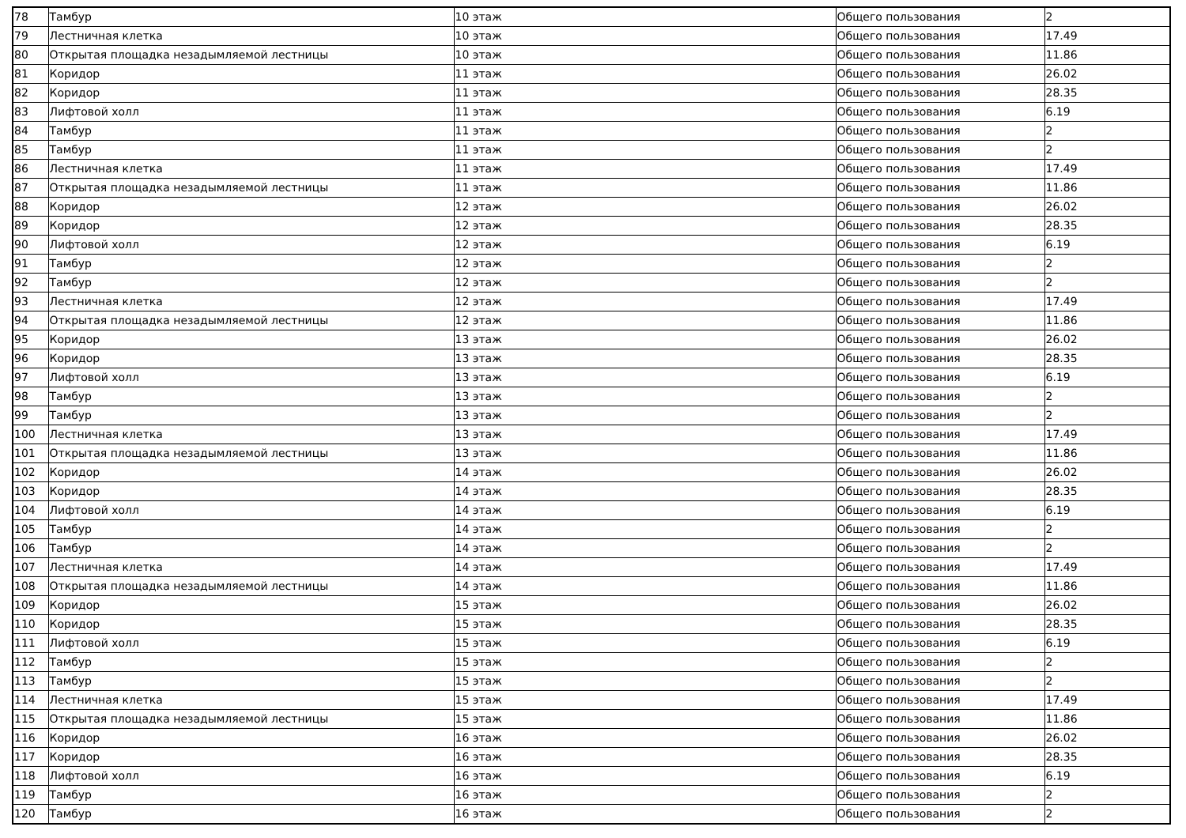| 78 | Тамбур | 10 этаж | Общего пользования | 2 |
| 79 | Лестничная клетка | 10 этаж | Общего пользования | 17.49 |
| 80 | Открытая площадка незадымляемой лестницы | 10 этаж | Общего пользования | 11.86 |
| 81 | Коридор | 11 этаж | Общего пользования | 26.02 |
| 82 | Коридор | 11 этаж | Общего пользования | 28.35 |
| 83 | Лифтовой холл | 11 этаж | Общего пользования | 6.19 |
| 84 | Тамбур | 11 этаж | Общего пользования | 2 |
| 85 | Тамбур | 11 этаж | Общего пользования | 2 |
| 86 | Лестничная клетка | 11 этаж | Общего пользования | 17.49 |
| 87 | Открытая площадка незадымляемой лестницы | 11 этаж | Общего пользования | 11.86 |
| 88 | Коридор | 12 этаж | Общего пользования | 26.02 |
| 89 | Коридор | 12 этаж | Общего пользования | 28.35 |
| 90 | Лифтовой холл | 12 этаж | Общего пользования | 6.19 |
| 91 | Тамбур | 12 этаж | Общего пользования | 2 |
| 92 | Тамбур | 12 этаж | Общего пользования | 2 |
| 93 | Лестничная клетка | 12 этаж | Общего пользования | 17.49 |
| 94 | Открытая площадка незадымляемой лестницы | 12 этаж | Общего пользования | 11.86 |
| 95 | Коридор | 13 этаж | Общего пользования | 26.02 |
| 96 | Коридор | 13 этаж | Общего пользования | 28.35 |
| 97 | Лифтовой холл | 13 этаж | Общего пользования | 6.19 |
| 98 | Тамбур | 13 этаж | Общего пользования | 2 |
| 99 | Тамбур | 13 этаж | Общего пользования | 2 |
| 100 | Лестничная клетка | 13 этаж | Общего пользования | 17.49 |
| 101 | Открытая площадка незадымляемой лестницы | 13 этаж | Общего пользования | 11.86 |
| 102 | Коридор | 14 этаж | Общего пользования | 26.02 |
| 103 | Коридор | 14 этаж | Общего пользования | 28.35 |
| 104 | Лифтовой холл | 14 этаж | Общего пользования | 6.19 |
| 105 | Тамбур | 14 этаж | Общего пользования | 2 |
| 106 | Тамбур | 14 этаж | Общего пользования | 2 |
| 107 | Лестничная клетка | 14 этаж | Общего пользования | 17.49 |
| 108 | Открытая площадка незадымляемой лестницы | 14 этаж | Общего пользования | 11.86 |
| 109 | Коридор | 15 этаж | Общего пользования | 26.02 |
| 110 | Коридор | 15 этаж | Общего пользования | 28.35 |
| 111 | Лифтовой холл | 15 этаж | Общего пользования | 6.19 |
| 112 | Тамбур | 15 этаж | Общего пользования | 2 |
| 113 | Тамбур | 15 этаж | Общего пользования | 2 |
| 114 | Лестничная клетка | 15 этаж | Общего пользования | 17.49 |
| 115 | Открытая площадка незадымляемой лестницы | 15 этаж | Общего пользования | 11.86 |
| 116 | Коридор | 16 этаж | Общего пользования | 26.02 |
| 117 | Коридор | 16 этаж | Общего пользования | 28.35 |
| 118 | Лифтовой холл | 16 этаж | Общего пользования | 6.19 |
| 119 | Тамбур | 16 этаж | Общего пользования | 2 |
| 120 | Тамбур | 16 этаж | Общего пользования | 2 |